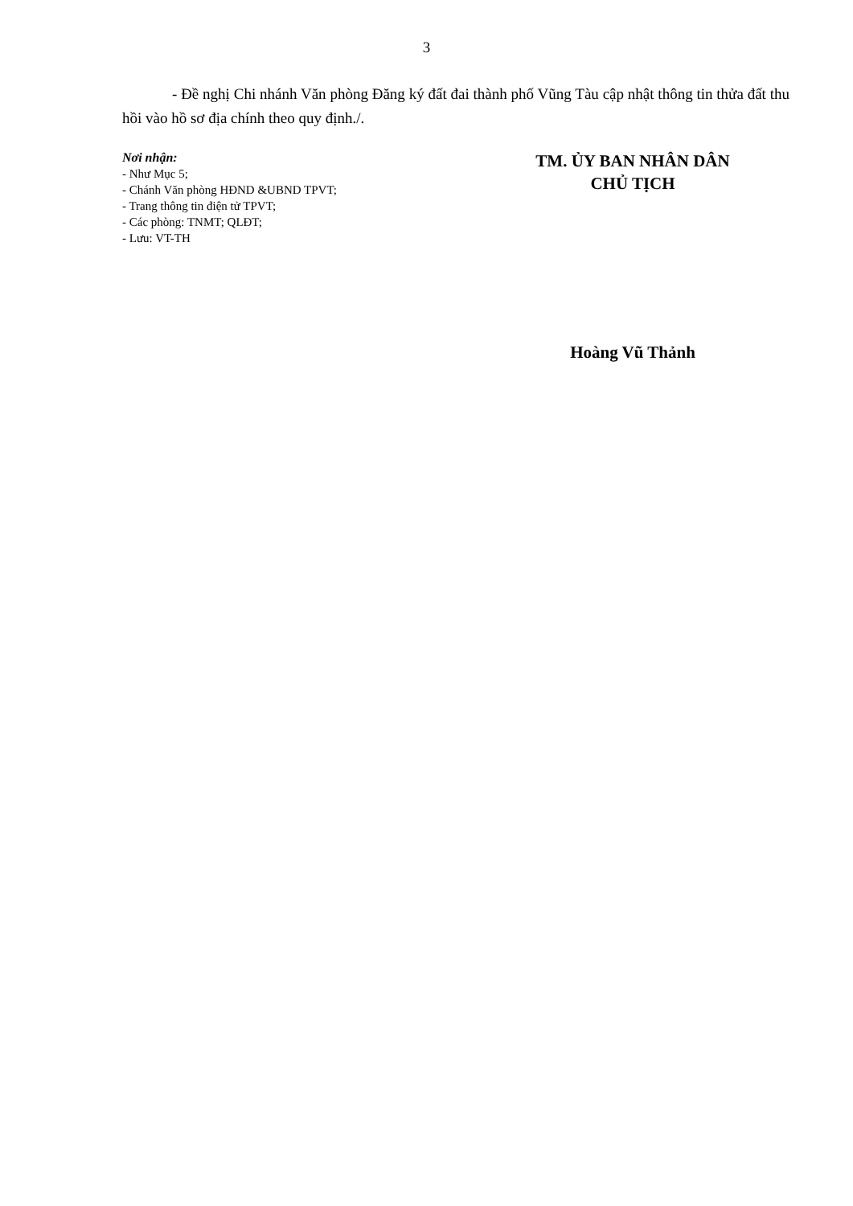3
- Đề nghị Chi nhánh Văn phòng Đăng ký đất đai thành phố Vũng Tàu cập nhật thông tin thửa đất thu hồi vào hồ sơ địa chính theo quy định./.
Nơi nhận:
- Như Mục 5;
- Chánh Văn phòng HĐND &UBND TPVT;
- Trang thông tin điện tử TPVT;
- Các phòng: TNMT; QLĐT;
- Lưu: VT-TH
TM. ỦY BAN NHÂN DÂN
CHỦ TỊCH
Hoàng Vũ Thảnh